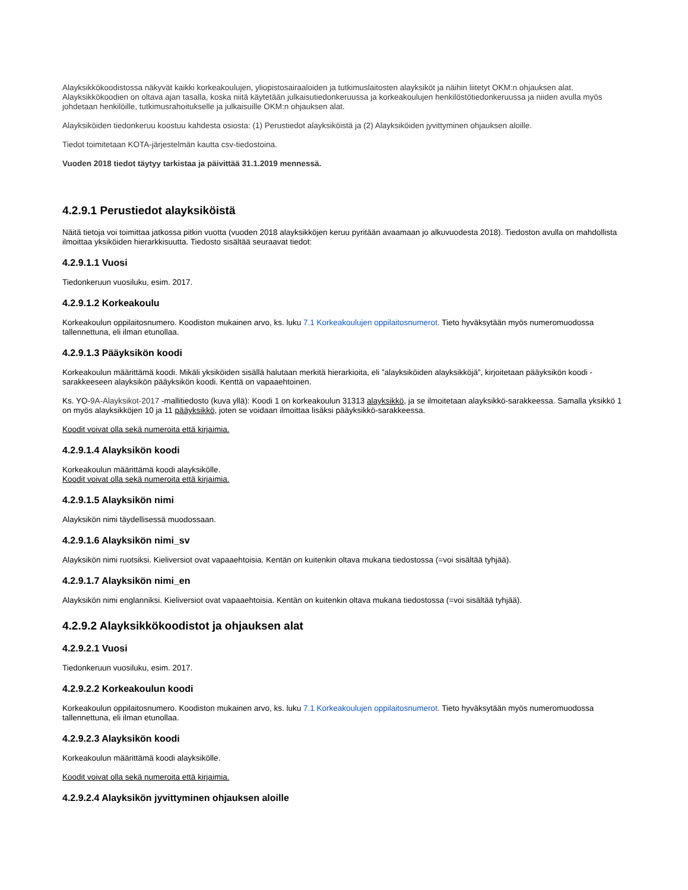Alayksikkökoodistossa näkyvät kaikki korkeakoulujen, yliopistosairaaloiden ja tutkimuslaitosten alayksiköt ja näihin liitetyt OKM:n ohjauksen alat. Alayksikkökoodien on oltava ajan tasalla, koska niitä käytetään julkaisutiedonkeruussa ja korkeakoulujen henkilöstötiedonkeruussa ja niiden avulla myös johdetaan henkilöille, tutkimusrahoitukselle ja julkaisuille OKM:n ohjauksen alat.
Alayksiköiden tiedonkeruu koostuu kahdesta osiosta: (1) Perustiedot alayksiköistä ja (2) Alayksiköiden jyvittyminen ohjauksen aloille.
Tiedot toimitetaan KOTA-järjestelmän kautta csv-tiedostoina.
Vuoden 2018 tiedot täytyy tarkistaa ja päivittää 31.1.2019 mennessä.
4.2.9.1 Perustiedot alayksiköistä
Näitä tietoja voi toimittaa jatkossa pitkin vuotta (vuoden 2018 alayksikköjen keruu pyritään avaamaan jo alkuvuodesta 2018). Tiedoston avulla on mahdollista ilmoittaa yksiköiden hierarkkisuutta. Tiedosto sisältää seuraavat tiedot:
4.2.9.1.1 Vuosi
Tiedonkeruun vuosiluku, esim. 2017.
4.2.9.1.2 Korkeakoulu
Korkeakoulun oppilaitosnumero. Koodiston mukainen arvo, ks. luku 7.1 Korkeakoulujen oppilaitosnumerot. Tieto hyväksytään myös numeromuodossa tallennettuna, eli ilman etunollaa.
4.2.9.1.3 Pääyksikön koodi
Korkeakoulun määrittämä koodi. Mikäli yksiköiden sisällä halutaan merkitä hierarkioita, eli ”alayksiköiden alayksikköjä”, kirjoitetaan pääyksikön koodi -sarakkeeseen alayksikön pääyksikön koodi. Kenttä on vapaaehtoinen.
Ks. YO-9A-Alayksikot-2017 -mallitiedosto (kuva yllä): Koodi 1 on korkeakoulun 31313 alayksikkö, ja se ilmoitetaan alayksikkö-sarakkeessa. Samalla yksikkö 1 on myös alayksikköjen 10 ja 11 pääyksikkö, joten se voidaan ilmoittaa lisäksi pääyksikkö-sarakkeessa.
Koodit voivat olla sekä numeroita että kirjaimia.
4.2.9.1.4 Alayksikön koodi
Korkeakoulun määrittämä koodi alayksikölle.
Koodit voivat olla sekä numeroita että kirjaimia.
4.2.9.1.5 Alayksikön nimi
Alayksikön nimi täydellisessä muodossaan.
4.2.9.1.6 Alayksikön nimi_sv
Alayksikön nimi ruotsiksi. Kieliversiot ovat vapaaehtoisia. Kentän on kuitenkin oltava mukana tiedostossa (=voi sisältää tyhjää).
4.2.9.1.7 Alayksikön nimi_en
Alayksikön nimi englanniksi. Kieliversiot ovat vapaaehtoisia. Kentän on kuitenkin oltava mukana tiedostossa (=voi sisältää tyhjää).
4.2.9.2 Alayksikkökoodistot ja ohjauksen alat
4.2.9.2.1 Vuosi
Tiedonkeruun vuosiluku, esim. 2017.
4.2.9.2.2 Korkeakoulun koodi
Korkeakoulun oppilaitosnumero. Koodiston mukainen arvo, ks. luku 7.1 Korkeakoulujen oppilaitosnumerot. Tieto hyväksytään myös numeromuodossa tallennettuna, eli ilman etunollaa.
4.2.9.2.3 Alayksikön koodi
Korkeakoulun määrittämä koodi alayksikölle.
Koodit voivat olla sekä numeroita että kirjaimia.
4.2.9.2.4 Alayksikön jyvittyminen ohjauksen aloille